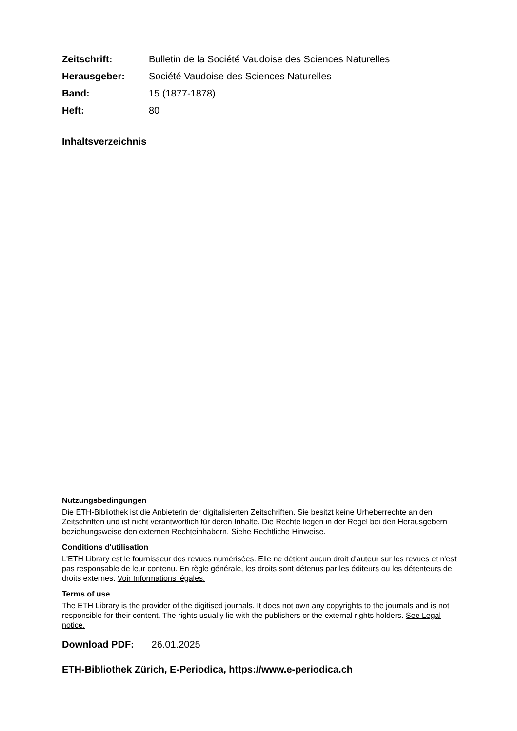| Zeitschrift: | Bulletin de la Société Vaudoise des Sciences Naturelles |
| Herausgeber: | Société Vaudoise des Sciences Naturelles |
| Band: | 15 (1877-1878) |
| Heft: | 80 |
Inhaltsverzeichnis
Nutzungsbedingungen
Die ETH-Bibliothek ist die Anbieterin der digitalisierten Zeitschriften. Sie besitzt keine Urheberrechte an den Zeitschriften und ist nicht verantwortlich für deren Inhalte. Die Rechte liegen in der Regel bei den Herausgebern beziehungsweise den externen Rechteinhabern. Siehe Rechtliche Hinweise.
Conditions d'utilisation
L'ETH Library est le fournisseur des revues numérisées. Elle ne détient aucun droit d'auteur sur les revues et n'est pas responsable de leur contenu. En règle générale, les droits sont détenus par les éditeurs ou les détenteurs de droits externes. Voir Informations légales.
Terms of use
The ETH Library is the provider of the digitised journals. It does not own any copyrights to the journals and is not responsible for their content. The rights usually lie with the publishers or the external rights holders. See Legal notice.
Download PDF: 26.01.2025
ETH-Bibliothek Zürich, E-Periodica, https://www.e-periodica.ch